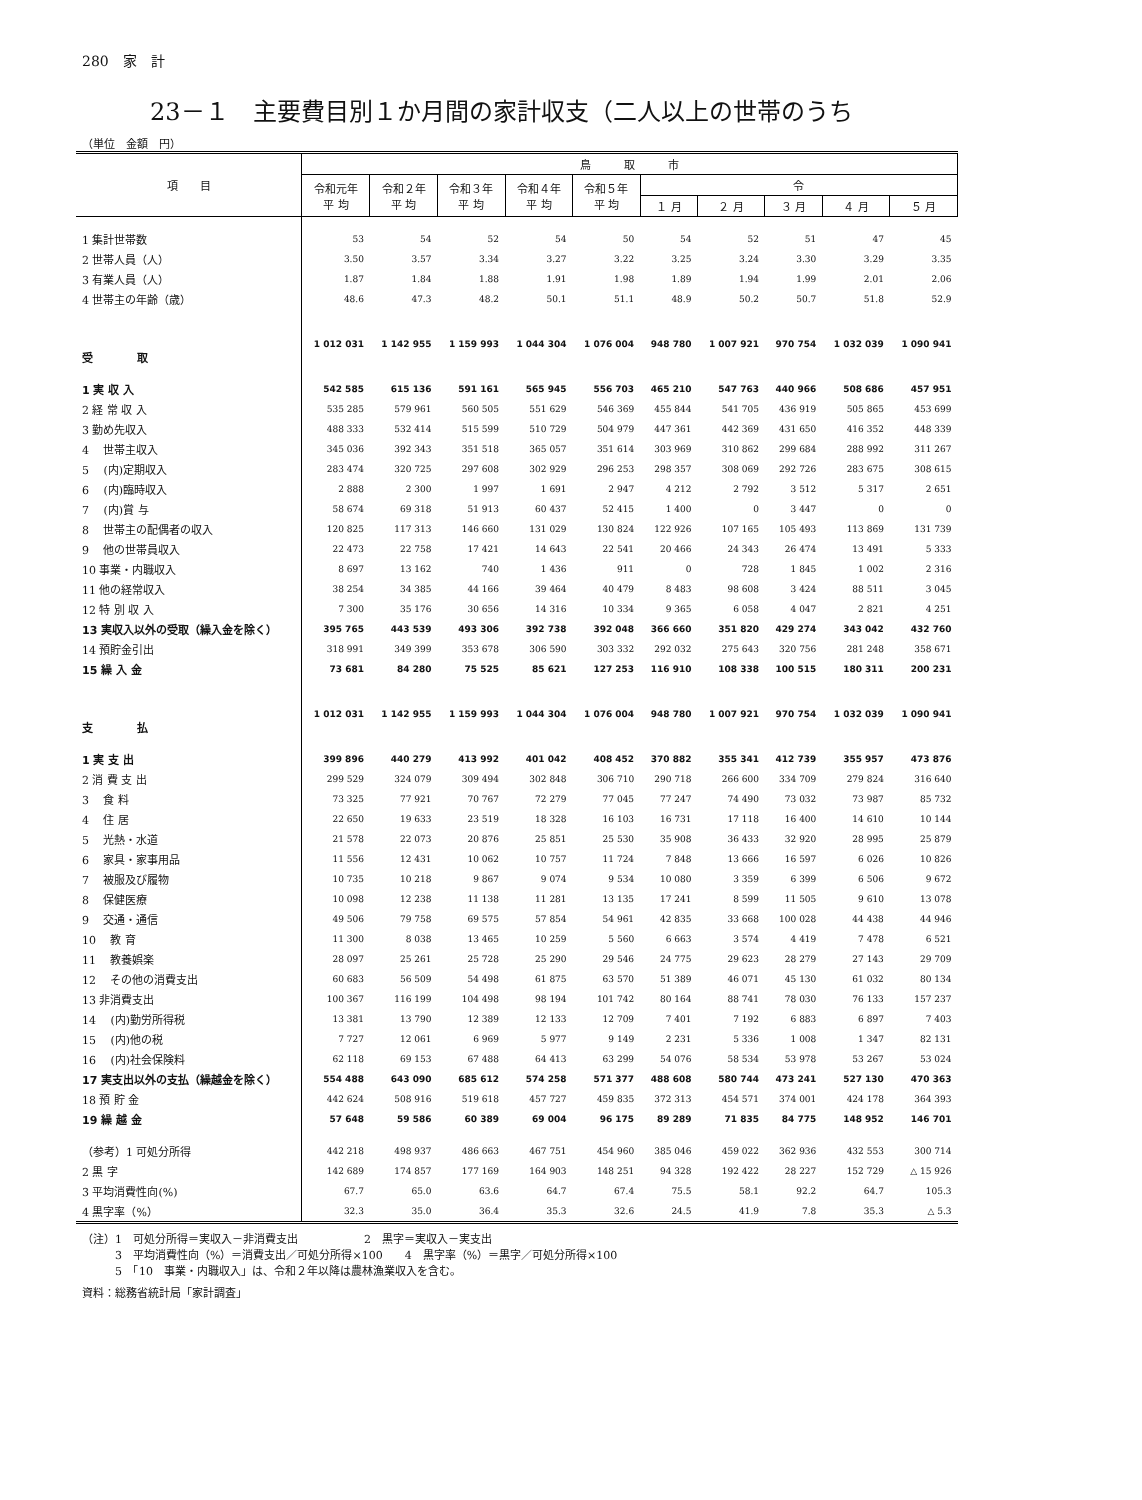280　家　計
23－１　主要費目別１か月間の家計収支（二人以上の世帯のうち
（単位　金額　円）
| 項 目 | 鳥 取 市 | | | | | | | | | |
| --- | --- | --- | --- | --- | --- | --- | --- | --- | --- | --- |
| | 令和元年 平 均 | 令和２年 平 均 | 令和３年 平 均 | 令和４年 平 均 | 令和５年 平 均 | 令 | | | | |
| | | | | | | １ 月 | ２ 月 | ３ 月 | ４ 月 | ５ 月 |
| 1 集計世帯数 | 53 | 54 | 52 | 54 | 50 | 54 | 52 | 51 | 47 | 45 |
| 2 世帯人員（人） | 3.50 | 3.57 | 3.34 | 3.27 | 3.22 | 3.25 | 3.24 | 3.30 | 3.29 | 3.35 |
| 3 有業人員（人） | 1.87 | 1.84 | 1.88 | 1.91 | 1.98 | 1.89 | 1.94 | 1.99 | 2.01 | 2.06 |
| 4 世帯主の年齢（歳） | 48.6 | 47.3 | 48.2 | 50.1 | 51.1 | 48.9 | 50.2 | 50.7 | 51.8 | 52.9 |
| 受 取 | 1 012 031 | 1 142 955 | 1 159 993 | 1 044 304 | 1 076 004 | 948 780 | 1 007 921 | 970 754 | 1 032 039 | 1 090 941 |
| 1 実 収 入 | 542 585 | 615 136 | 591 161 | 565 945 | 556 703 | 465 210 | 547 763 | 440 966 | 508 686 | 457 951 |
| 2 経 常 収 入 | 535 285 | 579 961 | 560 505 | 551 629 | 546 369 | 455 844 | 541 705 | 436 919 | 505 865 | 453 699 |
| 3 勤め先収入 | 488 333 | 532 414 | 515 599 | 510 729 | 504 979 | 447 361 | 442 369 | 431 650 | 416 352 | 448 339 |
| 4 世帯主収入 | 345 036 | 392 343 | 351 518 | 365 057 | 351 614 | 303 969 | 310 862 | 299 684 | 288 992 | 311 267 |
| 5 (内)定期収入 | 283 474 | 320 725 | 297 608 | 302 929 | 296 253 | 298 357 | 308 069 | 292 726 | 283 675 | 308 615 |
| 6 (内)臨時収入 | 2 888 | 2 300 | 1 997 | 1 691 | 2 947 | 4 212 | 2 792 | 3 512 | 5 317 | 2 651 |
| 7 (内)賞 与 | 58 674 | 69 318 | 51 913 | 60 437 | 52 415 | 1 400 | 0 | 3 447 | 0 | 0 |
| 8 世帯主の配偶者の収入 | 120 825 | 117 313 | 146 660 | 131 029 | 130 824 | 122 926 | 107 165 | 105 493 | 113 869 | 131 739 |
| 9 他の世帯員収入 | 22 473 | 22 758 | 17 421 | 14 643 | 22 541 | 20 466 | 24 343 | 26 474 | 13 491 | 5 333 |
| 10 事業・内職収入 | 8 697 | 13 162 | 740 | 1 436 | 911 | 0 | 728 | 1 845 | 1 002 | 2 316 |
| 11 他の経常収入 | 38 254 | 34 385 | 44 166 | 39 464 | 40 479 | 8 483 | 98 608 | 3 424 | 88 511 | 3 045 |
| 12 特 別 収 入 | 7 300 | 35 176 | 30 656 | 14 316 | 10 334 | 9 365 | 6 058 | 4 047 | 2 821 | 4 251 |
| 13 実収入以外の受取（繰入金を除く） | 395 765 | 443 539 | 493 306 | 392 738 | 392 048 | 366 660 | 351 820 | 429 274 | 343 042 | 432 760 |
| 14 預貯金引出 | 318 991 | 349 399 | 353 678 | 306 590 | 303 332 | 292 032 | 275 643 | 320 756 | 281 248 | 358 671 |
| 15 繰 入 金 | 73 681 | 84 280 | 75 525 | 85 621 | 127 253 | 116 910 | 108 338 | 100 515 | 180 311 | 200 231 |
| 支 払 | 1 012 031 | 1 142 955 | 1 159 993 | 1 044 304 | 1 076 004 | 948 780 | 1 007 921 | 970 754 | 1 032 039 | 1 090 941 |
| 1 実 支 出 | 399 896 | 440 279 | 413 992 | 401 042 | 408 452 | 370 882 | 355 341 | 412 739 | 355 957 | 473 876 |
| 2 消 費 支 出 | 299 529 | 324 079 | 309 494 | 302 848 | 306 710 | 290 718 | 266 600 | 334 709 | 279 824 | 316 640 |
| 3 食 料 | 73 325 | 77 921 | 70 767 | 72 279 | 77 045 | 77 247 | 74 490 | 73 032 | 73 987 | 85 732 |
| 4 住 居 | 22 650 | 19 633 | 23 519 | 18 328 | 16 103 | 16 731 | 17 118 | 16 400 | 14 610 | 10 144 |
| 5 光熱・水道 | 21 578 | 22 073 | 20 876 | 25 851 | 25 530 | 35 908 | 36 433 | 32 920 | 28 995 | 25 879 |
| 6 家具・家事用品 | 11 556 | 12 431 | 10 062 | 10 757 | 11 724 | 7 848 | 13 666 | 16 597 | 6 026 | 10 826 |
| 7 被服及び履物 | 10 735 | 10 218 | 9 867 | 9 074 | 9 534 | 10 080 | 3 359 | 6 399 | 6 506 | 9 672 |
| 8 保健医療 | 10 098 | 12 238 | 11 138 | 11 281 | 13 135 | 17 241 | 8 599 | 11 505 | 9 610 | 13 078 |
| 9 交通・通信 | 49 506 | 79 758 | 69 575 | 57 854 | 54 961 | 42 835 | 33 668 | 100 028 | 44 438 | 44 946 |
| 10 教 育 | 11 300 | 8 038 | 13 465 | 10 259 | 5 560 | 6 663 | 3 574 | 4 419 | 7 478 | 6 521 |
| 11 教養娯楽 | 28 097 | 25 261 | 25 728 | 25 290 | 29 546 | 24 775 | 29 623 | 28 279 | 27 143 | 29 709 |
| 12 その他の消費支出 | 60 683 | 56 509 | 54 498 | 61 875 | 63 570 | 51 389 | 46 071 | 45 130 | 61 032 | 80 134 |
| 13 非消費支出 | 100 367 | 116 199 | 104 498 | 98 194 | 101 742 | 80 164 | 88 741 | 78 030 | 76 133 | 157 237 |
| 14 (内)勤労所得税 | 13 381 | 13 790 | 12 389 | 12 133 | 12 709 | 7 401 | 7 192 | 6 883 | 6 897 | 7 403 |
| 15 (内)他の税 | 7 727 | 12 061 | 6 969 | 5 977 | 9 149 | 2 231 | 5 336 | 1 008 | 1 347 | 82 131 |
| 16 (内)社会保険料 | 62 118 | 69 153 | 67 488 | 64 413 | 63 299 | 54 076 | 58 534 | 53 978 | 53 267 | 53 024 |
| 17 実支出以外の支払（繰越金を除く） | 554 488 | 643 090 | 685 612 | 574 258 | 571 377 | 488 608 | 580 744 | 473 241 | 527 130 | 470 363 |
| 18 預 貯 金 | 442 624 | 508 916 | 519 618 | 457 727 | 459 835 | 372 313 | 454 571 | 374 001 | 424 178 | 364 393 |
| 19 繰 越 金 | 57 648 | 59 586 | 60 389 | 69 004 | 96 175 | 89 289 | 71 835 | 84 775 | 148 952 | 146 701 |
| （参考）1 可処分所得 | 442 218 | 498 937 | 486 663 | 467 751 | 454 960 | 385 046 | 459 022 | 362 936 | 432 553 | 300 714 |
| 2 黒 字 | 142 689 | 174 857 | 177 169 | 164 903 | 148 251 | 94 328 | 192 422 | 28 227 | 152 729 | △ 15 926 |
| 3 平均消費性向(%) | 67.7 | 65.0 | 63.6 | 64.7 | 67.4 | 75.5 | 58.1 | 92.2 | 64.7 | 105.3 |
| 4 黒字率（%） | 32.3 | 35.0 | 36.4 | 35.3 | 32.6 | 24.5 | 41.9 | 7.8 | 35.3 | △ 5.3 |
（注）1　可処分所得＝実収入－非消費支出　　　　　　2　黒字＝実収入－実支出
　　　3　平均消費性向（%）＝消費支出／可処分所得×100　　4　黒字率（%）＝黒字／可処分所得×100
　　　5　「10　事業・内職収入」は、令和２年以降は農林漁業収入を含む。
資料：総務省統計局「家計調査」